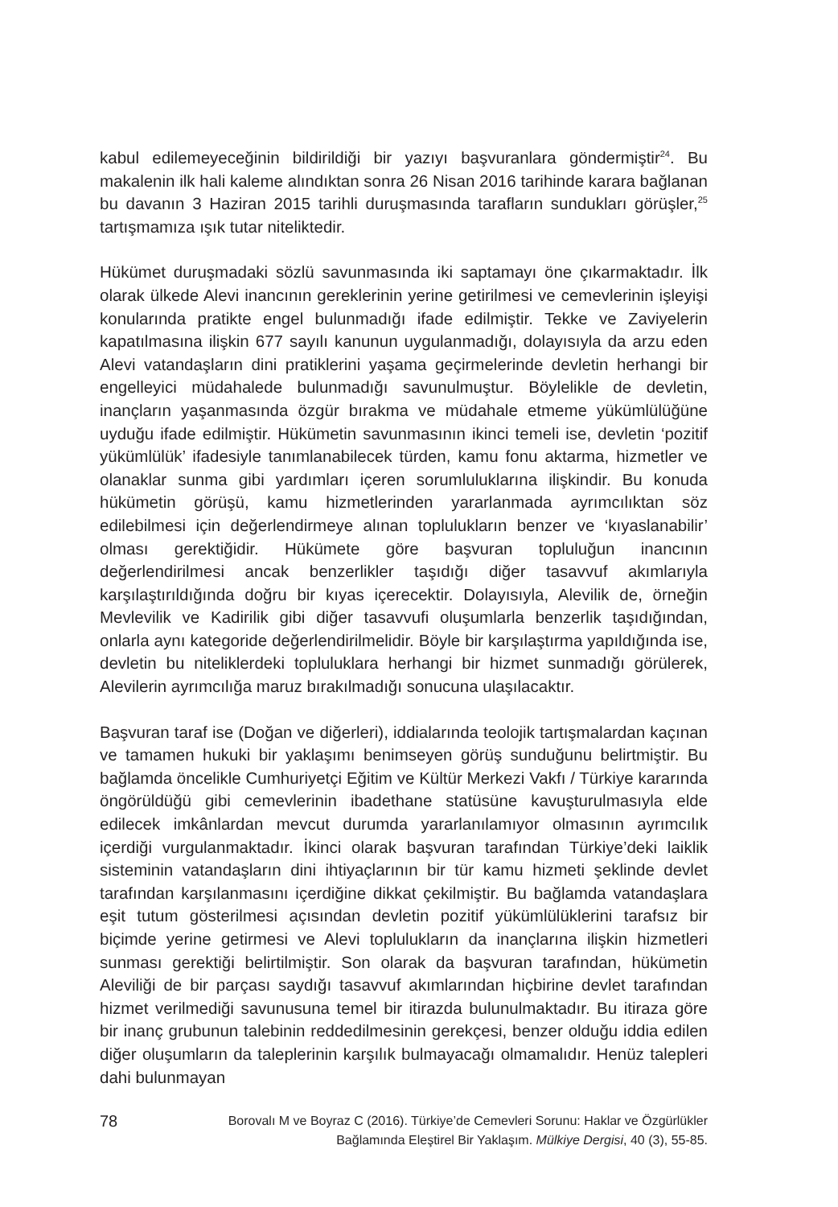kabul edilemeyeceğinin bildirildiği bir yazıyı başvuranlara göndermiştir<sup>24</sup>. Bu makalenin ilk hali kaleme alındıktan sonra 26 Nisan 2016 tarihinde karara bağlanan bu davanın 3 Haziran 2015 tarihli duruşmasında tarafların sundukları görüşler,<sup>25</sup> tartışmamıza ışık tutar niteliktedir.
Hükümet duruşmadaki sözlü savunmasında iki saptamayı öne çıkarmaktadır. İlk olarak ülkede Alevi inancının gereklerinin yerine getirilmesi ve cemevlerinin işleyişi konularında pratikte engel bulunmadığı ifade edilmiştir. Tekke ve Zaviyelerin kapatılmasına ilişkin 677 sayılı kanunun uygulanmadığı, dolayısıyla da arzu eden Alevi vatandaşların dini pratiklerini yaşama geçirmelerinde devletin herhangi bir engelleyici müdahalede bulunmadığı savunulmuştur. Böylelikle de devletin, inançların yaşanmasında özgür bırakma ve müdahale etmeme yükümlülüğüne uyduğu ifade edilmiştir. Hükümetin savunmasının ikinci temeli ise, devletin ‘pozitif yükümlülük’ ifadesiyle tanımlanabilecek türden, kamu fonu aktarma, hizmetler ve olanaklar sunma gibi yardımları içeren sorumluluklarına ilişkindir. Bu konuda hükümetin görüşü, kamu hizmetlerinden yararlanmada ayrımcılıktan söz edilebilmesi için değerlendirmeye alınan toplulukların benzer ve ‘kıyaslanabilir’ olması gerektiğidir. Hükümete göre başvuran topluluğun inancının değerlendirilmesi ancak benzerlikler taşıdığı diğer tasavvuf akımlarıyla karşılaştırıldığında doğru bir kıyas içerecektir. Dolayısıyla, Alevilik de, örneğin Mevlevilik ve Kadirilik gibi diğer tasavvufi oluşumlarla benzerlik taşıdığından, onlarla aynı kategoride değerlendirilmelidir. Böyle bir karşılaştırma yapıldığında ise, devletin bu niteliklerdeki topluluklara herhangi bir hizmet sunmadığı görülerek, Alevilerin ayrımcılığa maruz bırakılmadığı sonucuna ulaşılacaktır.
Başvuran taraf ise (Doğan ve diğerleri), iddialarında teolojik tartışmalardan kaçınan ve tamamen hukuki bir yaklaşımı benimseyen görüş sunduğunu belirtmiştir. Bu bağlamda öncelikle Cumhuriyetçi Eğitim ve Kültür Merkezi Vakfı / Türkiye kararında öngörüldüğü gibi cemevlerinin ibadethane statüsüne kavuşturulmasıyla elde edilecek imkânlardan mevcut durumda yararlanılamıyor olmasının ayrımcılık içerdiği vurgulanmaktadır. İkinci olarak başvuran tarafından Türkiye’deki laiklik sisteminin vatandaşların dini ihtiyaçlarının bir tür kamu hizmeti şeklinde devlet tarafından karşılanmasını içerdiğine dikkat çekilmiştir. Bu bağlamda vatandaşlara eşit tutum gösterilmesi açısından devletin pozitif yükümlülüklerini tarafsız bir biçimde yerine getirmesi ve Alevi toplulukların da inançlarına ilişkin hizmetleri sunması gerektiği belirtilmiştir. Son olarak da başvuran tarafından, hükümetin Aleviliği de bir parçası saydığı tasavvuf akımlarından hiçbirine devlet tarafından hizmet verilmediği savunusuna temel bir itirazda bulunulmaktadır. Bu itiraza göre bir inanç grubunun talebinin reddedilmesinin gerekçesi, benzer olduğu iddia edilen diğer oluşumların da taleplerinin karşılık bulmayacağı olmamalıdır. Henüz talepleri dahi bulunmayan
78 Borovalı M ve Boyraz C (2016). Türkiye’de Cemevleri Sorunu: Haklar ve Özgürlükler
Bağlamında Eleştirel Bir Yaklaşım. Mülkiye Dergisi, 40 (3), 55-85.